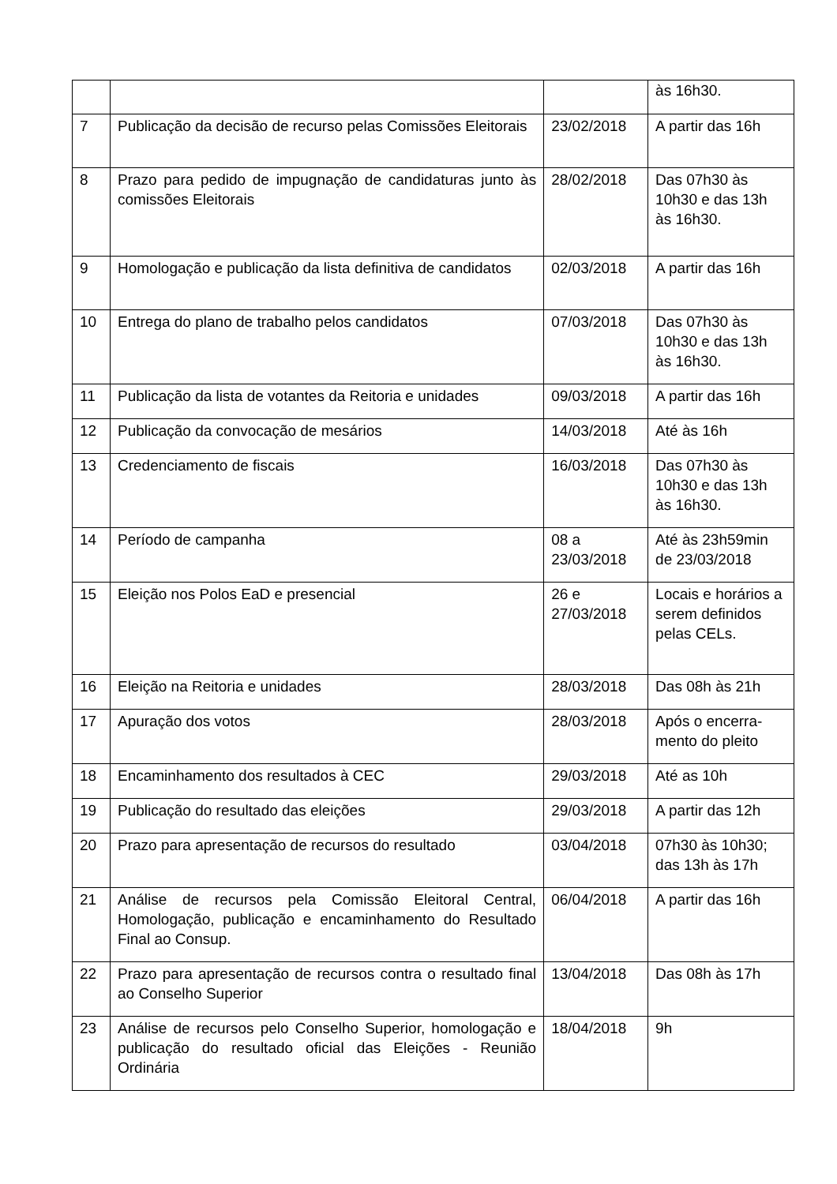| | | | às 16h30. |
| 7 | Publicação da decisão de recurso pelas Comissões Eleitorais | 23/02/2018 | A partir das 16h |
| 8 | Prazo para pedido de impugnação de candidaturas junto às comissões Eleitorais | 28/02/2018 | Das 07h30 às 10h30 e das 13h às 16h30. |
| 9 | Homologação e publicação da lista definitiva de candidatos | 02/03/2018 | A partir das 16h |
| 10 | Entrega do plano de trabalho pelos candidatos | 07/03/2018 | Das 07h30 às 10h30 e das 13h às 16h30. |
| 11 | Publicação da lista de votantes da Reitoria e unidades | 09/03/2018 | A partir das 16h |
| 12 | Publicação da convocação de mesários | 14/03/2018 | Até às 16h |
| 13 | Credenciamento de fiscais | 16/03/2018 | Das 07h30 às 10h30 e das 13h às 16h30. |
| 14 | Período de campanha | 08 a 23/03/2018 | Até às 23h59min de 23/03/2018 |
| 15 | Eleição nos Polos EaD e presencial | 26 e 27/03/2018 | Locais e horários a serem definidos pelas CELs. |
| 16 | Eleição na Reitoria e unidades | 28/03/2018 | Das 08h às 21h |
| 17 | Apuração dos votos | 28/03/2018 | Após o encerra-mento do pleito |
| 18 | Encaminhamento dos resultados à CEC | 29/03/2018 | Até as 10h |
| 19 | Publicação do resultado das eleições | 29/03/2018 | A partir das 12h |
| 20 | Prazo para apresentação de recursos do resultado | 03/04/2018 | 07h30 às 10h30; das 13h às 17h |
| 21 | Análise de recursos pela Comissão Eleitoral Central, Homologação, publicação e encaminhamento do Resultado Final ao Consup. | 06/04/2018 | A partir das 16h |
| 22 | Prazo para apresentação de recursos contra o resultado final ao Conselho Superior | 13/04/2018 | Das 08h às 17h |
| 23 | Análise de recursos pelo Conselho Superior, homologação e publicação do resultado oficial das Eleições - Reunião Ordinária | 18/04/2018 | 9h |